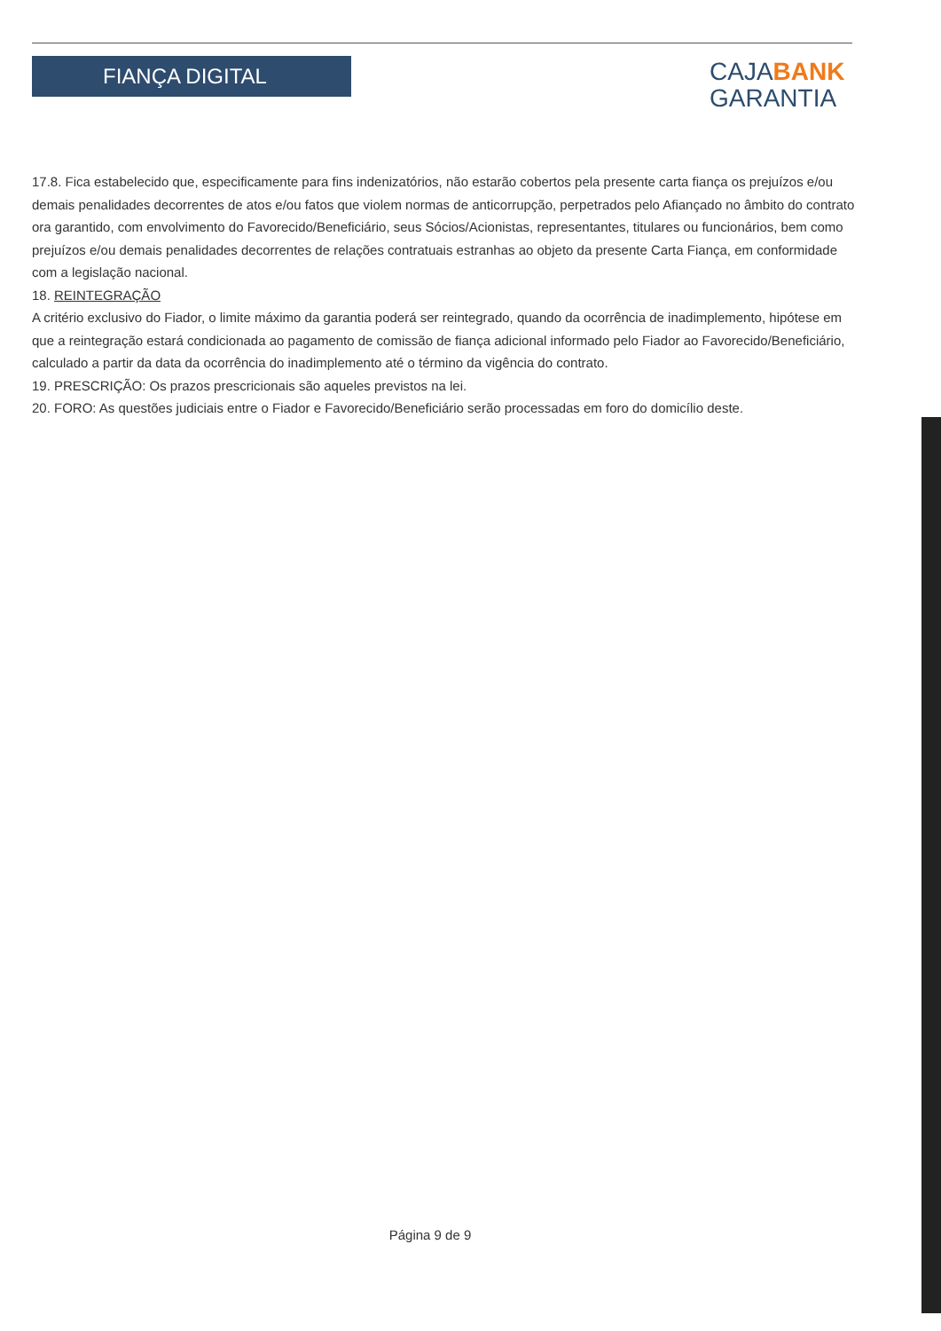FIANÇA DIGITAL
CAJABANK
GARANTIA
17.8. Fica estabelecido que, especificamente para fins indenizatórios, não estarão cobertos pela presente carta fiança os prejuízos e/ou demais penalidades decorrentes de atos e/ou fatos que violem normas de anticorrupção, perpetrados pelo Afiançado no âmbito do contrato ora garantido, com envolvimento do Favorecido/Beneficiário, seus Sócios/Acionistas, representantes, titulares ou funcionários, bem como prejuízos e/ou demais penalidades decorrentes de relações contratuais estranhas ao objeto da presente Carta Fiança, em conformidade com a legislação nacional.
18. REINTEGRAÇÃO
A critério exclusivo do Fiador, o limite máximo da garantia poderá ser reintegrado, quando da ocorrência de inadimplemento, hipótese em que a reintegração estará condicionada ao pagamento de comissão de fiança adicional informado pelo Fiador ao Favorecido/Beneficiário, calculado a partir da data da ocorrência do inadimplemento até o término da vigência do contrato.
19. PRESCRIÇÃO: Os prazos prescricionais são aqueles previstos na lei.
20. FORO: As questões judiciais entre o Fiador e Favorecido/Beneficiário serão processadas em foro do domicílio deste.
Página 9 de 9